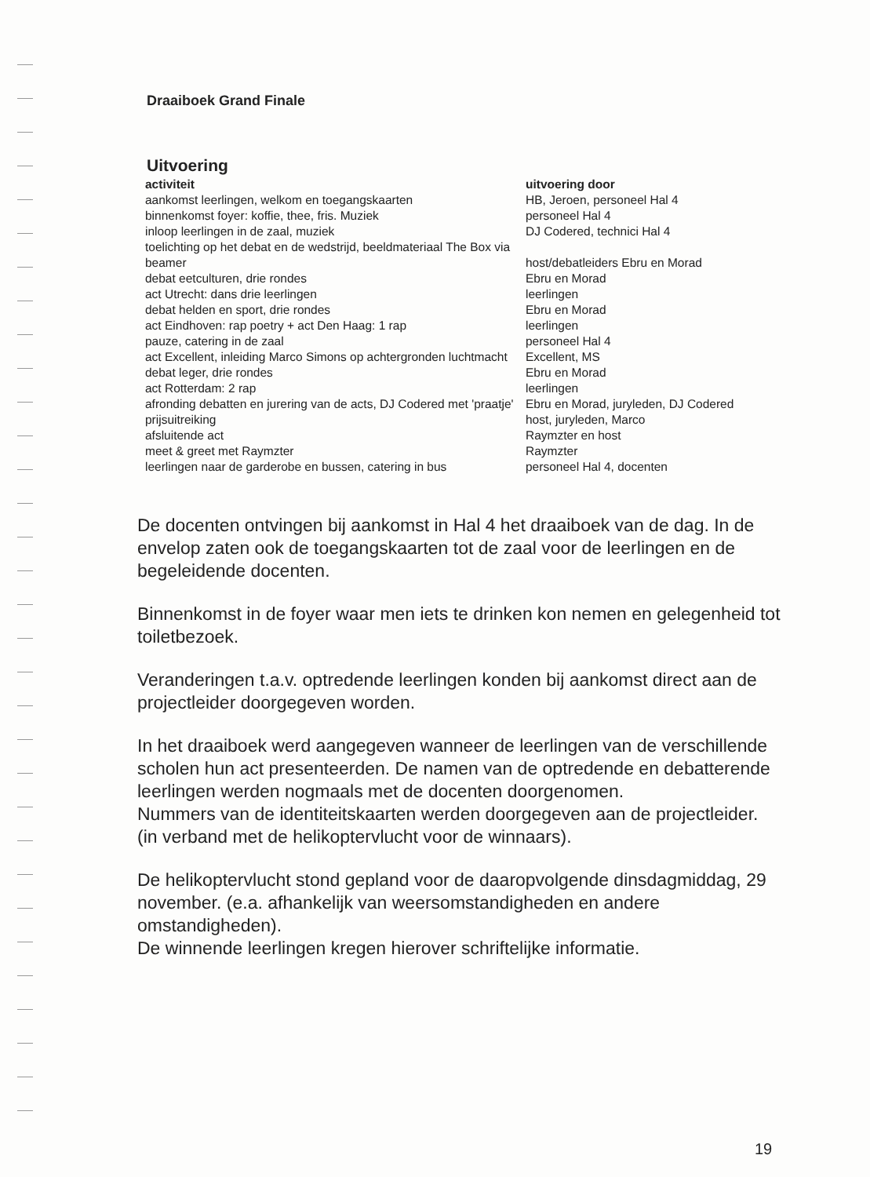Draaiboek Grand Finale
Uitvoering
| activiteit | uitvoering door |
| --- | --- |
| aankomst leerlingen, welkom en toegangskaarten | HB, Jeroen, personeel Hal 4 |
| binnenkomst foyer: koffie, thee, fris. Muziek | personeel Hal 4 |
| inloop leerlingen in de zaal, muziek | DJ Codered, technici Hal 4 |
| toelichting op het debat en de wedstrijd, beeldmateriaal The Box via beamer | host/debatleiders Ebru en Morad |
| debat eetculturen, drie rondes | Ebru en Morad |
| act Utrecht: dans drie leerlingen | leerlingen |
| debat helden en sport, drie rondes | Ebru en Morad |
| act Eindhoven: rap poetry + act Den Haag: 1 rap | leerlingen |
| pauze, catering in de zaal | personeel Hal 4 |
| act Excellent, inleiding Marco Simons op achtergronden luchtmacht | Excellent, MS |
| debat leger, drie rondes | Ebru en Morad |
| act Rotterdam: 2 rap | leerlingen |
| afronding debatten en jurering van de acts, DJ Codered met 'praatje' | Ebru en Morad, juryleden, DJ Codered |
| prijsuitreiking | host, juryleden, Marco |
| afsluitende act | Raymzter en host |
| meet & greet met Raymzter | Raymzter |
| leerlingen naar de garderobe en bussen, catering in bus | personeel Hal 4, docenten |
De docenten ontvingen bij aankomst in Hal 4 het draaiboek van de dag. In de envelop zaten ook de toegangskaarten tot de zaal voor de leerlingen en de begeleidende docenten.
Binnenkomst in de foyer waar men iets te drinken kon nemen en gelegenheid tot toiletbezoek.
Veranderingen t.a.v. optredende leerlingen konden bij aankomst direct aan de projectleider doorgegeven worden.
In het draaiboek werd aangegeven wanneer de leerlingen van de verschillende scholen hun act presenteerden. De namen van de optredende en debatterende leerlingen werden nogmaals met de docenten doorgenomen.
Nummers van de identiteitskaarten werden doorgegeven aan de projectleider. (in verband met de helikoptervlucht voor de winnaars).
De helikoptervlucht stond gepland voor de daaropvolgende dinsdagmiddag, 29 november. (e.a. afhankelijk van weersomstandigheden en andere omstandigheden).
De winnende leerlingen kregen hierover schriftelijke informatie.
19